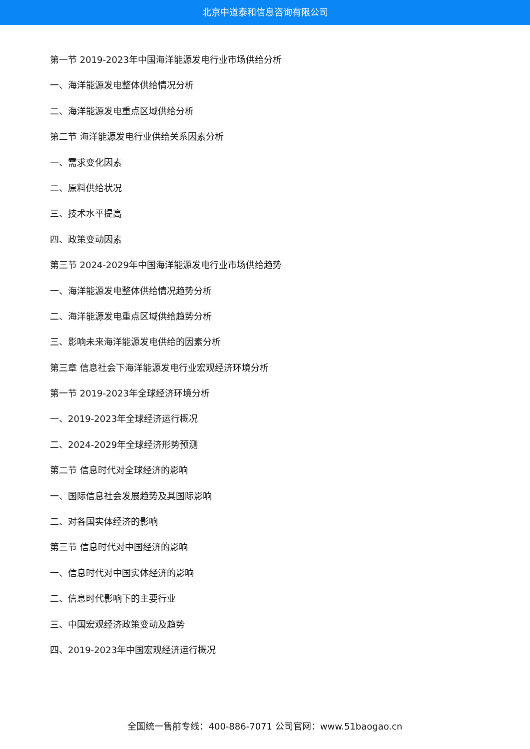北京中道泰和信息咨询有限公司
第一节 2019-2023年中国海洋能源发电行业市场供给分析
一、海洋能源发电整体供给情况分析
二、海洋能源发电重点区域供给分析
第二节 海洋能源发电行业供给关系因素分析
一、需求变化因素
二、原料供给状况
三、技术水平提高
四、政策变动因素
第三节 2024-2029年中国海洋能源发电行业市场供给趋势
一、海洋能源发电整体供给情况趋势分析
二、海洋能源发电重点区域供给趋势分析
三、影响未来海洋能源发电供给的因素分析
第三章 信息社会下海洋能源发电行业宏观经济环境分析
第一节 2019-2023年全球经济环境分析
一、2019-2023年全球经济运行概况
二、2024-2029年全球经济形势预测
第二节 信息时代对全球经济的影响
一、国际信息社会发展趋势及其国际影响
二、对各国实体经济的影响
第三节 信息时代对中国经济的影响
一、信息时代对中国实体经济的影响
二、信息时代影响下的主要行业
三、中国宏观经济政策变动及趋势
四、2019-2023年中国宏观经济运行概况
全国统一售前专线：400-886-7071 公司官网：www.51baogao.cn